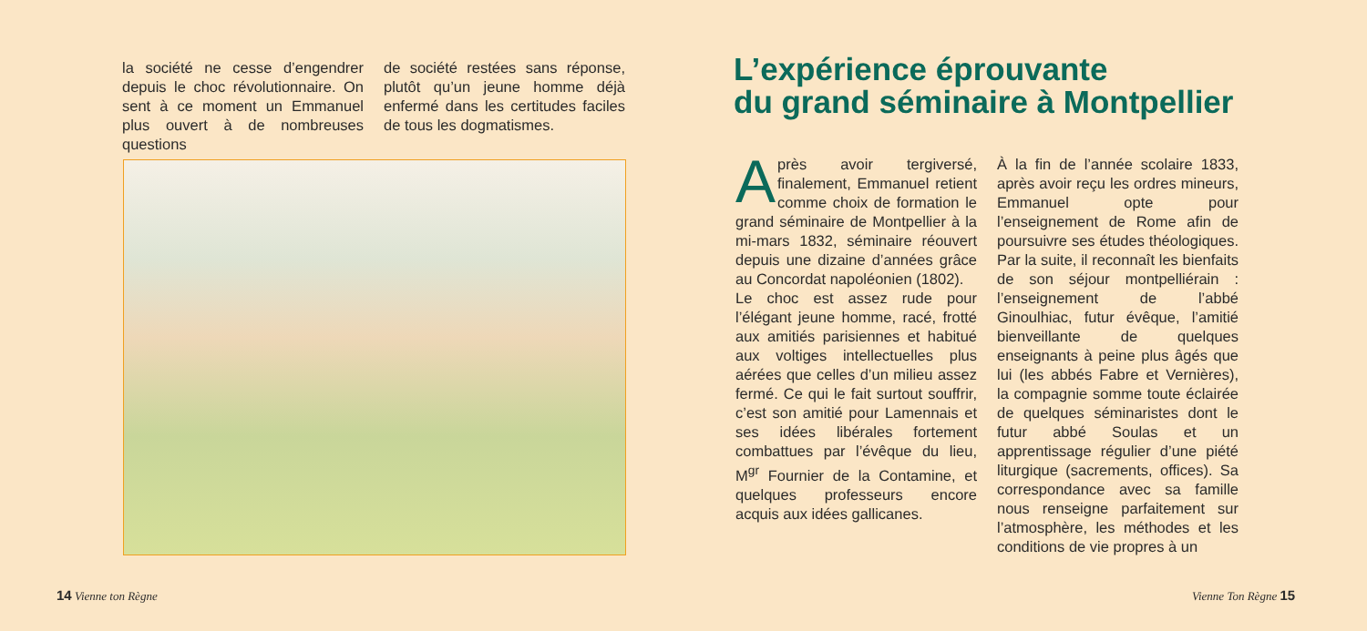la société ne cesse d’engendrer depuis le choc révolutionnaire. On sent à ce moment un Emmanuel plus ouvert à de nombreuses questions
de société restées sans réponse, plutôt qu’un jeune homme déjà enfermé dans les certitudes faciles de tous les dogmatismes.
14 Vienne ton Règne
L’expérience éprouvante
du grand séminaire à Montpellier
Après avoir tergiversé, finalement, Emmanuel retient comme choix de formation le grand séminaire de Montpellier à la mi-mars 1832, séminaire réouvert depuis une dizaine d’années grâce au Concordat napoléonien (1802).
Le choc est assez rude pour l’élégant jeune homme, racé, frotté aux amitiés parisiennes et habitué aux voltiges intellectuelles plus aérées que celles d’un milieu assez fermé. Ce qui le fait surtout souffrir, c’est son amitié pour Lamennais et ses idées libérales fortement combattues par l’évêque du lieu, M<sup>gr</sup> Fournier de la Contamine, et quelques professeurs encore acquis aux idées gallicanes.
À la fin de l’année scolaire 1833, après avoir reçu les ordres mineurs, Emmanuel opte pour l’enseignement de Rome afin de poursuivre ses études théologiques. Par la suite, il reconnaît les bienfaits de son séjour montpelliérain : l’enseignement de l’abbé Ginoulhiac, futur évêque, l’amitié bienveillante de quelques enseignants à peine plus âgés que lui (les abbés Fabre et Vernières), la compagnie somme toute éclairée de quelques séminaristes dont le futur abbé Soulas et un apprentissage régulier d’une piété liturgique (sacrements, offices). Sa correspondance avec sa famille nous renseigne parfaitement sur l’atmosphère, les méthodes et les conditions de vie propres à un
Vienne Ton Règne 15